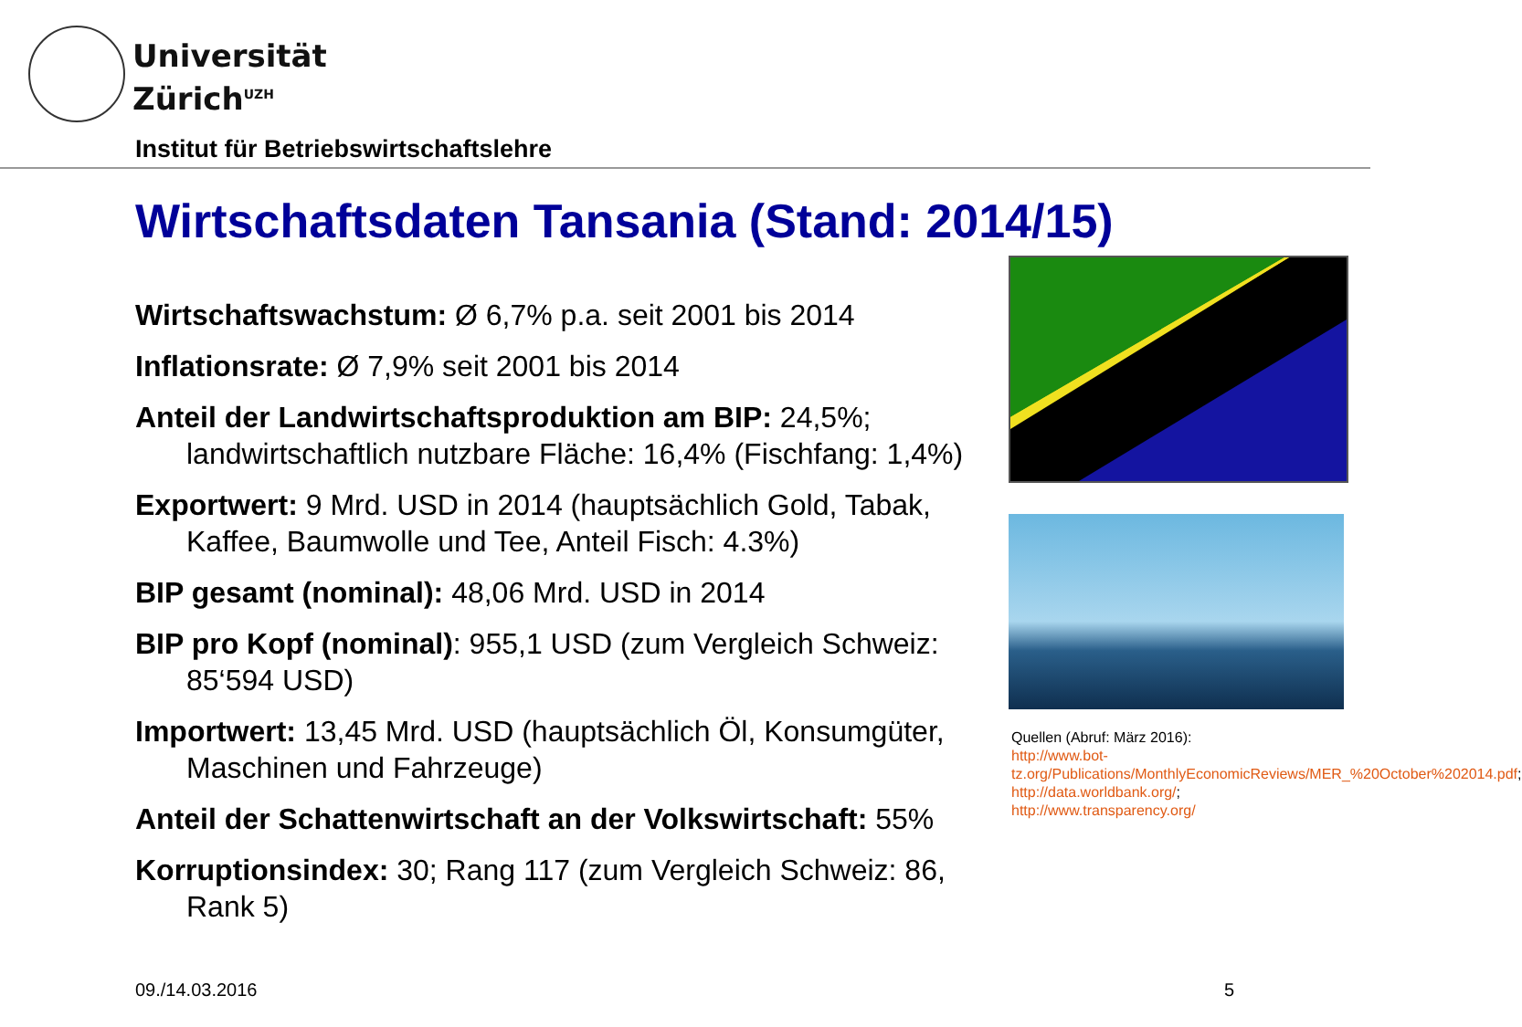Universität
Zürich<sup>UZH</sup>
Institut für Betriebswirtschaftslehre
Wirtschaftsdaten Tansania (Stand: 2014/15)
Wirtschaftswachstum: Ø 6,7% p.a. seit 2001 bis 2014
Inflationsrate: Ø 7,9% seit 2001 bis 2014
Anteil der Landwirtschaftsproduktion am BIP: 24,5%; landwirtschaftlich nutzbare Fläche: 16,4% (Fischfang: 1,4%)
Exportwert: 9 Mrd. USD in 2014 (hauptsächlich Gold, Tabak, Kaffee, Baumwolle und Tee, Anteil Fisch: 4.3%)
BIP gesamt (nominal): 48,06 Mrd. USD in 2014
BIP pro Kopf (nominal): 955,1 USD (zum Vergleich Schweiz: 85‘594 USD)
Importwert: 13,45 Mrd. USD (hauptsächlich Öl, Konsumgüter, Maschinen und Fahrzeuge)
Anteil der Schattenwirtschaft an der Volkswirtschaft: 55%
Korruptionsindex: 30; Rang 117 (zum Vergleich Schweiz: 86, Rank 5)
Quellen (Abruf: März 2016):
http://www.bot-tz.org/Publications/MonthlyEconomicReviews/MER_%20October%202014.pdf;
http://data.worldbank.org/;
http://www.transparency.org/
09./14.03.2016 5